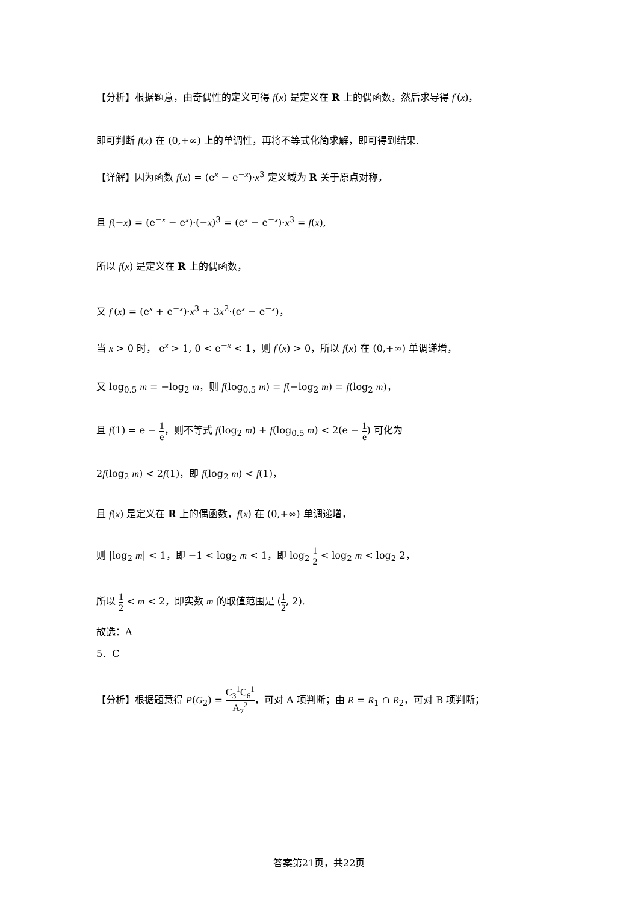【分析】根据题意，由奇偶性的定义可得 f(x) 是定义在 R 上的偶函数，然后求导得 f′(x)，
即可判断 f(x) 在 (0,+∞) 上的单调性，再将不等式化简求解，即可得到结果.
【详解】因为函数 f(x) = (e<sup>x</sup> − e<sup>−x</sup>)·x<sup>3</sup> 定义域为 R 关于原点对称，
且 f(−x) = (e<sup>−x</sup> − e<sup>x</sup>)·(−x)<sup>3</sup> = (e<sup>x</sup> − e<sup>−x</sup>)·x<sup>3</sup> = f(x),
所以 f(x) 是定义在 R 上的偶函数，
又 f′(x) = (e<sup>x</sup> + e<sup>−x</sup>)·x<sup>3</sup> + 3x<sup>2</sup>·(e<sup>x</sup> − e<sup>−x</sup>)，
当 x > 0 时， e<sup>x</sup> > 1, 0 < e<sup>−x</sup> < 1，则 f′(x) > 0，所以 f(x) 在 (0,+∞) 单调递增，
又 log<sub>0.5</sub> m = −log<sub>2</sub> m，则 f(log<sub>0.5</sub> m) = f(−log<sub>2</sub> m) = f(log<sub>2</sub> m)，
且 f(1) = e − 1 e，则不等式 f(log<sub>2</sub> m) + f(log<sub>0.5</sub> m) < 2(e − 1 e) 可化为
2f(log<sub>2</sub> m) < 2f(1)，即 f(log<sub>2</sub> m) < f(1)，
且 f(x) 是定义在 R 上的偶函数，f(x) 在 (0,+∞) 单调递增，
则 |log<sub>2</sub> m| < 1，即 −1 < log<sub>2</sub> m < 1，即 log<sub>2</sub> 1 2 < log<sub>2</sub> m < log<sub>2</sub> 2，
所以 1 2 < m < 2，即实数 m 的取值范围是 (1 2, 2).
故选：A
5．C
【分析】根据题意得 P(G<sub>2</sub>) = C<sub>3</sub><sup>1</sup>C<sub>6</sub><sup>1</sup> A<sub>7</sub><sup>2</sup>，可对 A 项判断；由 R = R<sub>1</sub> ∩ R<sub>2</sub>，可对 B 项判断；
答案第21页，共22页